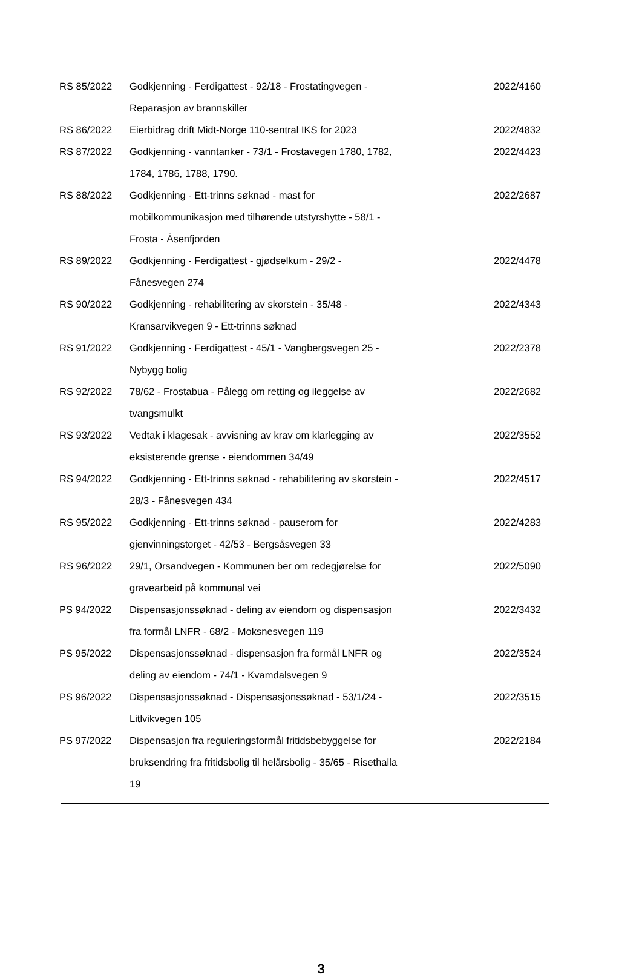| RS 85/2022 | Godkjenning - Ferdigattest - 92/18 - Frostatingvegen - Reparasjon av brannskiller | 2022/4160 |
| RS 86/2022 | Eierbidrag drift Midt-Norge 110-sentral IKS for 2023 | 2022/4832 |
| RS 87/2022 | Godkjenning - vanntanker - 73/1 - Frostavegen 1780, 1782, 1784, 1786, 1788, 1790. | 2022/4423 |
| RS 88/2022 | Godkjenning - Ett-trinns søknad - mast for mobilkommunikasjon med tilhørende utstyrshytte - 58/1 - Frosta - Åsenfjorden | 2022/2687 |
| RS 89/2022 | Godkjenning - Ferdigattest - gjødselkum - 29/2 - Fånesvegen 274 | 2022/4478 |
| RS 90/2022 | Godkjenning - rehabilitering av skorstein - 35/48 - Kransarvikvegen 9 - Ett-trinns søknad | 2022/4343 |
| RS 91/2022 | Godkjenning - Ferdigattest - 45/1 - Vangbergsvegen 25 - Nybygg bolig | 2022/2378 |
| RS 92/2022 | 78/62 - Frostabua - Pålegg om retting og ileggelse av tvangsmulkt | 2022/2682 |
| RS 93/2022 | Vedtak i klagesak - avvisning av krav om klarlegging av eksisterende grense - eiendommen 34/49 | 2022/3552 |
| RS 94/2022 | Godkjenning - Ett-trinns søknad - rehabilitering av skorstein - 28/3 - Fånesvegen 434 | 2022/4517 |
| RS 95/2022 | Godkjenning - Ett-trinns søknad - pauserom for gjenvinningstorget - 42/53 - Bergsåsvegen 33 | 2022/4283 |
| RS 96/2022 | 29/1, Orsandvegen - Kommunen ber om redegjørelse for gravearbeid på kommunal vei | 2022/5090 |
| PS 94/2022 | Dispensasjonssøknad - deling av eiendom og dispensasjon fra formål LNFR - 68/2 - Moksnesvegen 119 | 2022/3432 |
| PS 95/2022 | Dispensasjonssøknad - dispensasjon fra formål LNFR og deling av eiendom - 74/1 - Kvamdalsvegen 9 | 2022/3524 |
| PS 96/2022 | Dispensasjonssøknad - Dispensasjonssøknad - 53/1/24 - Litlvikvegen 105 | 2022/3515 |
| PS 97/2022 | Dispensasjon fra reguleringsformål fritidsbebyggelse for bruksendring fra fritidsbolig til helårsbolig - 35/65 - Risethalla 19 | 2022/2184 |
3